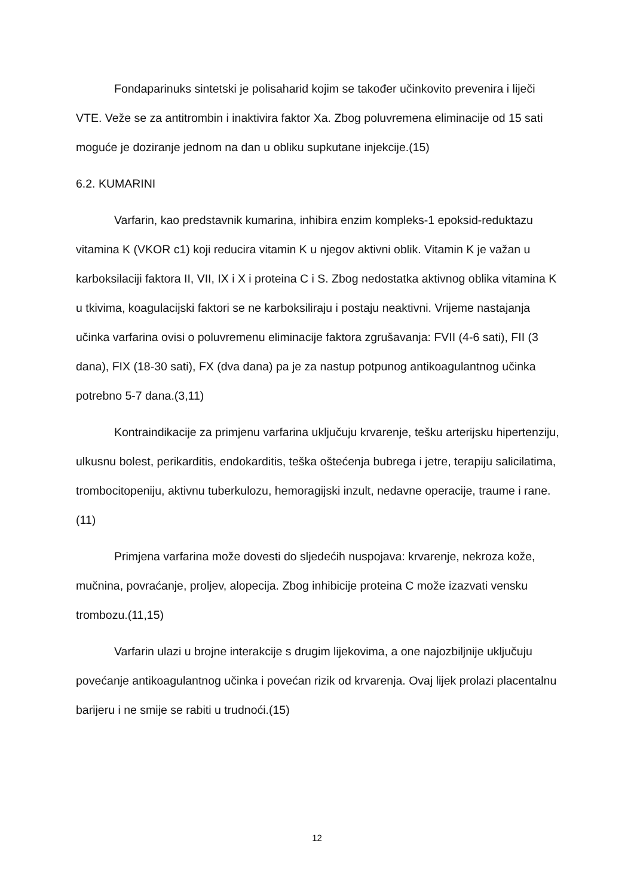Fondaparinuks sintetski je polisaharid kojim se također učinkovito prevenira i liječi VTE. Veže se za antitrombin i inaktivira faktor Xa. Zbog poluvremena eliminacije od 15 sati moguće je doziranje jednom na dan u obliku supkutane injekcije.(15)
6.2. KUMARINI
Varfarin, kao predstavnik kumarina, inhibira enzim kompleks-1 epoksid-reduktazu vitamina K (VKOR c1) koji reducira vitamin K u njegov aktivni oblik. Vitamin K je važan u karboksilaciji faktora II, VII, IX i X i proteina C i S. Zbog nedostatka aktivnog oblika vitamina K u tkivima, koagulacijski faktori se ne karboksiliraju i postaju neaktivni. Vrijeme nastajanja učinka varfarina ovisi o poluvremenu eliminacije faktora zgrušavanja: FVII (4-6 sati), FII (3 dana), FIX (18-30 sati), FX (dva dana) pa je za nastup potpunog antikoagulantnog učinka potrebno 5-7 dana.(3,11)
Kontraindikacije za primjenu varfarina uključuju krvarenje, tešku arterijsku hipertenziju, ulkusnu bolest, perikarditis, endokarditis, teška oštećenja bubrega i jetre, terapiju salicilatima, trombocitopeniju, aktivnu tuberkulozu, hemoragijski inzult, nedavne operacije, traume i rane.(11)
Primjena varfarina može dovesti do sljedećih nuspojava: krvarenje, nekroza kože, mučnina, povraćanje, proljev, alopecija. Zbog inhibicije proteina C može izazvati vensku trombozu.(11,15)
Varfarin ulazi u brojne interakcije s drugim lijekovima, a one najozbiljnije uključuju povećanje antikoagulantnog učinka i povećan rizik od krvarenja. Ovaj lijek prolazi placentalnu barijeru i ne smije se rabiti u trudnoći.(15)
12